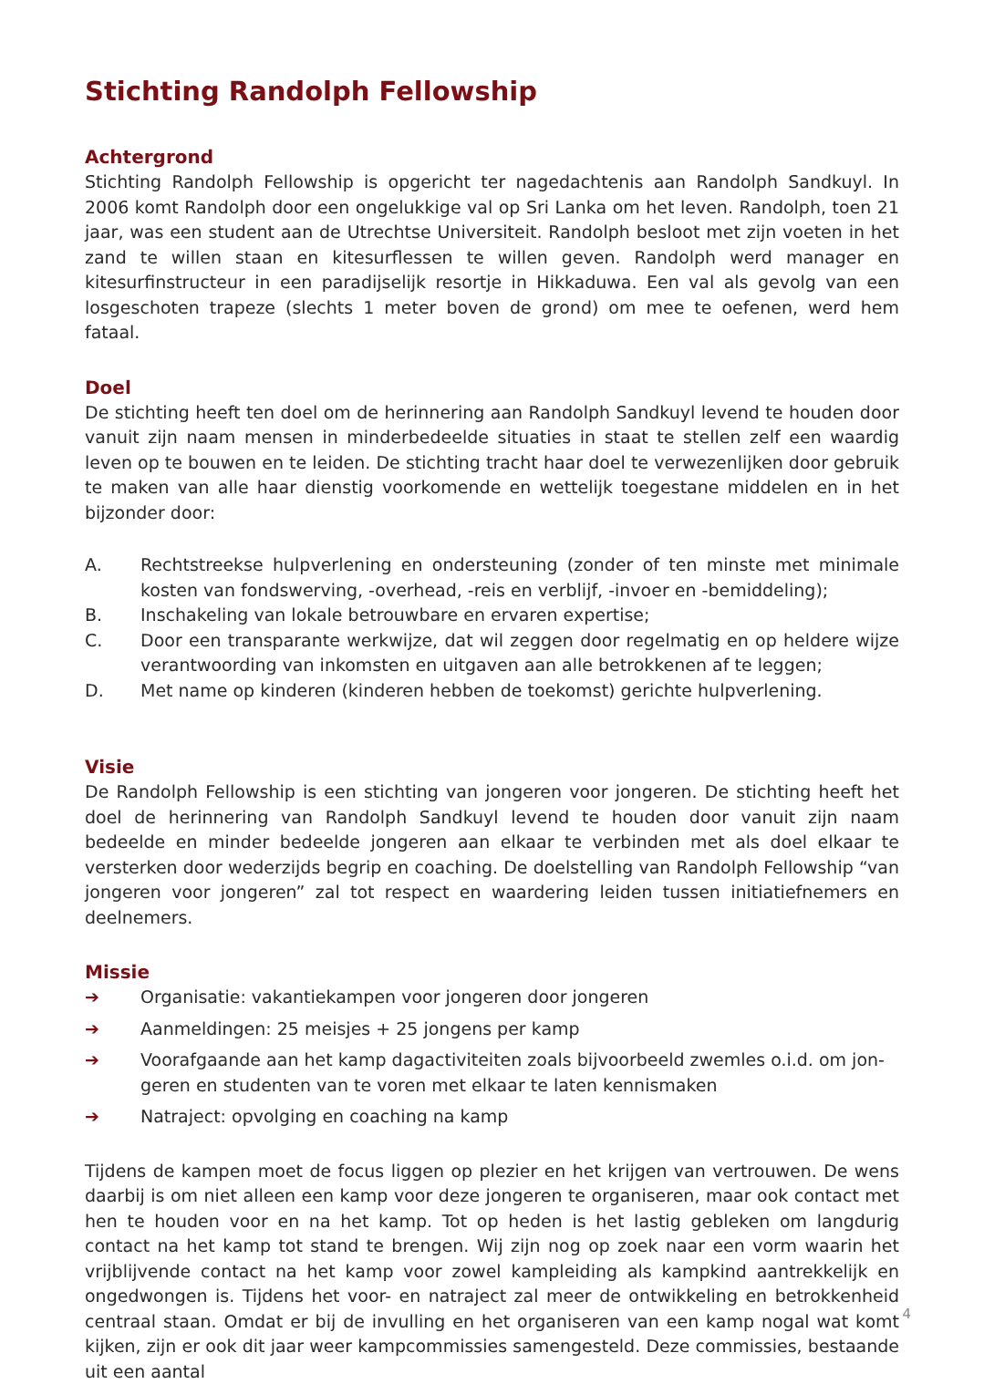Stichting Randolph Fellowship
Achtergrond
Stichting Randolph Fellowship is opgericht ter nagedachtenis aan Randolph Sandkuyl. In 2006 komt Randolph door een ongelukkige val op Sri Lanka om het leven. Randolph, toen 21 jaar, was een student aan de Utrechtse Universiteit. Randolph besloot met zijn voeten in het zand te willen staan en kitesurflessen te willen geven. Randolph werd manager en kitesurfinstruc­teur in een paradijselijk resortje in Hikkaduwa. Een val als gevolg van een losgeschoten trapeze (slechts 1 meter boven de grond) om mee te oefenen, werd hem fataal.
Doel
De stichting heeft ten doel om de herinnering aan Randolph Sandkuyl levend te houden door vanuit zijn naam mensen in minderbedeelde situaties in staat te stellen zelf een waardig leven op te bouwen en te leiden. De stichting tracht haar doel te verwezenlijken door gebruik te mak­en van alle haar dienstig voorkomende en wettelijk toegestane middelen en in het bijzonder door:
A.
Rechtstreekse hulpverlening en ondersteuning (zonder of ten minste met minimale kosten van fondswerving, -overhead, -reis en verblijf, -invoer en -bemiddeling);
B.
Inschakeling van lokale betrouwbare en ervaren expertise;
C.
Door een transparante werkwijze, dat wil zeggen door regelmatig en op heldere wijze verantwoording van inkomsten en uitgaven aan alle betrokkenen af te leggen;
D.
Met name op kinderen (kinderen hebben de toekomst) gerichte hulpverlening.
Visie
De Randolph Fellowship is een stichting van jongeren voor jongeren. De stichting heeft het doel de herinnering van Randolph Sandkuyl levend te houden door vanuit zijn naam bedeelde en minder bedeelde jongeren aan elkaar te verbinden met als doel elkaar te versterken door wederzijds begrip en coaching. De doelstelling van Randolph Fellowship “van jongeren voor jongeren” zal tot respect en waardering leiden tussen initiatiefnemers en deelnemers.
Missie
➔
Organisatie: vakantiekampen voor jongeren door jongeren
➔
Aanmeldingen: 25 meisjes + 25 jongens per kamp
➔
Voorafgaande aan het kamp dagactiviteiten zoals bijvoorbeeld zwemles o.i.d. om jon­geren en studenten van te voren met elkaar te laten kennismaken
➔
Natraject: opvolging en coaching na kamp
Tijdens de kampen moet de focus liggen op plezier en het krijgen van vertrouwen. De wens daarbij is om niet alleen een kamp voor deze jongeren te organiseren, maar ook contact met hen te houden voor en na het kamp. Tot op heden is het lastig gebleken om langdurig contact na het kamp tot stand te brengen. Wij zijn nog op zoek naar een vorm waarin het vrijblijvende contact na het kamp voor zowel kampleiding als kampkind aantrekkelijk en ongedwongen is. Tijdens het voor- en natraject zal meer de ontwikkeling en betrokkenheid centraal staan. Om­dat er bij de invulling en het organiseren van een kamp nogal wat komt kijken, zijn er ook dit jaar weer kampcommissies samengesteld. Deze commissies, bestaande uit een aantal
4